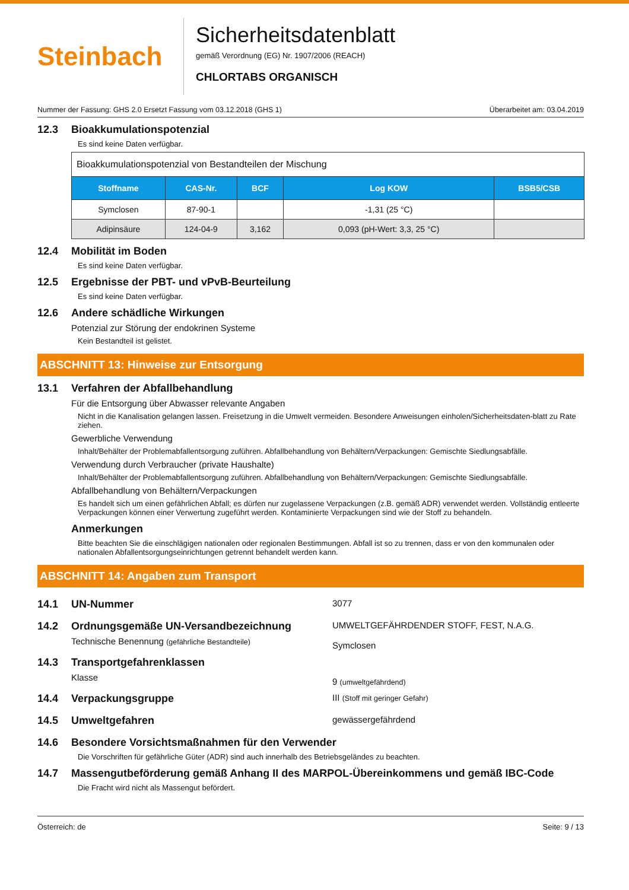Steinbach
Sicherheitsdatenblatt
gemäß Verordnung (EG) Nr. 1907/2006 (REACH)
CHLORTABS ORGANISCH
Nummer der Fassung: GHS 2.0 Ersetzt Fassung vom 03.12.2018 (GHS 1) Überarbeitet am: 03.04.2019
12.3 Bioakkumulationspotenzial
Es sind keine Daten verfügbar.
| Bioakkumulationspotenzial von Bestandteilen der Mischung | | | | |
| Stoffname | CAS-Nr. | BCF | Log KOW | BSB5/CSB |
| Symclosen | 87-90-1 | | -1,31 (25 °C) | |
| Adipinsäure | 124-04-9 | 3,162 | 0,093 (pH-Wert: 3,3, 25 °C) | |
12.4 Mobilität im Boden
Es sind keine Daten verfügbar.
12.5 Ergebnisse der PBT- und vPvB-Beurteilung
Es sind keine Daten verfügbar.
12.6 Andere schädliche Wirkungen
Potenzial zur Störung der endokrinen Systeme
Kein Bestandteil ist gelistet.
ABSCHNITT 13: Hinweise zur Entsorgung
13.1 Verfahren der Abfallbehandlung
Für die Entsorgung über Abwasser relevante Angaben
Nicht in die Kanalisation gelangen lassen. Freisetzung in die Umwelt vermeiden. Besondere Anweisungen einholen/Sicherheitsdaten-blatt zu Rate ziehen.
Gewerbliche Verwendung
Inhalt/Behälter der Problemabfallentsorgung zuführen. Abfallbehandlung von Behältern/Verpackungen: Gemischte Siedlungsabfälle.
Verwendung durch Verbraucher (private Haushalte)
Inhalt/Behälter der Problemabfallentsorgung zuführen. Abfallbehandlung von Behältern/Verpackungen: Gemischte Siedlungsabfälle.
Abfallbehandlung von Behältern/Verpackungen
Es handelt sich um einen gefährlichen Abfall; es dürfen nur zugelassene Verpackungen (z.B. gemäß ADR) verwendet werden. Vollständig entleerte Verpackungen können einer Verwertung zugeführt werden. Kontaminierte Verpackungen sind wie der Stoff zu behandeln.
Anmerkungen
Bitte beachten Sie die einschlägigen nationalen oder regionalen Bestimmungen. Abfall ist so zu trennen, dass er von den kommunalen oder nationalen Abfallentsorgungseinrichtungen getrennt behandelt werden kann.
ABSCHNITT 14: Angaben zum Transport
14.1 UN-Nummer
3077
14.2 Ordnungsgemäße UN-Versandbezeichnung
Technische Benennung (gefährliche Bestandteile)
UMWELTGEFÄHRDENDER STOFF, FEST, N.A.G.
Symclosen
14.3 Transportgefahrenklassen
Klasse
9 (umweltgefährdend)
14.4 Verpackungsgruppe
III (Stoff mit geringer Gefahr)
14.5 Umweltgefahren
gewässergefährdend
14.6 Besondere Vorsichtsmaßnahmen für den Verwender
Die Vorschriften für gefährliche Güter (ADR) sind auch innerhalb des Betriebsgeländes zu beachten.
14.7 Massengutbeförderung gemäß Anhang II des MARPOL-Übereinkommens und gemäß IBC-Code
Die Fracht wird nicht als Massengut befördert.
Österreich: de Seite: 9 / 13